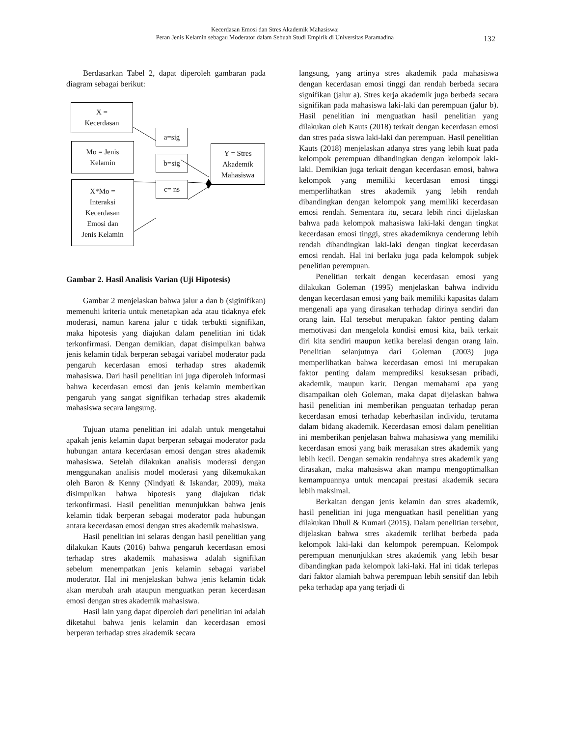Kecerdasan Emosi dan Stres Akademik Mahasiswa:
Peran Jenis Kelamin sebagau Moderator dalam Sebuah Studi Empirik di Universitas Paramadina
132
Berdasarkan Tabel 2, dapat diperoleh gambaran pada diagram sebagai berikut:
X =
Kecerdasan
a=sig
Mo = Jenis
Kelamin
b=sig
Y = Stres
Akademik
Mahasiswa
c= ns
X*Mo =
Interaksi
Kecerdasan
Emosi dan
Jenis Kelamin
Gambar 2. Hasil Analisis Varian (Uji Hipotesis)
Gambar 2 menjelaskan bahwa jalur a dan b (siginifikan) memenuhi kriteria untuk menetapkan ada atau tidaknya efek moderasi, namun karena jalur c tidak terbukti signifikan, maka hipotesis yang diajukan dalam penelitian ini tidak terkonfirmasi. Dengan demikian, dapat disimpulkan bahwa jenis kelamin tidak berperan sebagai variabel moderator pada pengaruh kecerdasan emosi terhadap stres akademik mahasiswa. Dari hasil penelitian ini juga diperoleh informasi bahwa kecerdasan emosi dan jenis kelamin memberikan pengaruh yang sangat signifikan terhadap stres akademik mahasiswa secara langsung.
Tujuan utama penelitian ini adalah untuk mengetahui apakah jenis kelamin dapat berperan sebagai moderator pada hubungan antara kecerdasan emosi dengan stres akademik mahasiswa. Setelah dilakukan analisis moderasi dengan menggunakan analisis model moderasi yang dikemukakan oleh Baron & Kenny (Nindyati & Iskandar, 2009), maka disimpulkan bahwa hipotesis yang diajukan tidak terkonfirmasi. Hasil penelitian menunjukkan bahwa jenis kelamin tidak berperan sebagai moderator pada hubungan antara kecerdasan emosi dengan stres akademik mahasiswa.
Hasil penelitian ini selaras dengan hasil penelitian yang dilakukan Kauts (2016) bahwa pengaruh kecerdasan emosi terhadap stres akademik mahasiswa adalah signifikan sebelum menempatkan jenis kelamin sebagai variabel moderator. Hal ini menjelaskan bahwa jenis kelamin tidak akan merubah arah ataupun menguatkan peran kecerdasan emosi dengan stres akademik mahasiswa.
Hasil lain yang dapat diperoleh dari penelitian ini adalah diketahui bahwa jenis kelamin dan kecerdasan emosi berperan terhadap stres akademik secara
langsung, yang artinya stres akademik pada mahasiswa dengan kecerdasan emosi tinggi dan rendah berbeda secara signifikan (jalur a). Stres kerja akademik juga berbeda secara signifikan pada mahasiswa laki-laki dan perempuan (jalur b). Hasil penelitian ini menguatkan hasil penelitian yang dilakukan oleh Kauts (2018) terkait dengan kecerdasan emosi dan stres pada siswa laki-laki dan perempuan. Hasil penelitian Kauts (2018) menjelaskan adanya stres yang lebih kuat pada kelompok perempuan dibandingkan dengan kelompok laki-laki. Demikian juga terkait dengan kecerdasan emosi, bahwa kelompok yang memiliki kecerdasan emosi tinggi memperlihatkan stres akademik yang lebih rendah dibandingkan dengan kelompok yang memiliki kecerdasan emosi rendah. Sementara itu, secara lebih rinci dijelaskan bahwa pada kelompok mahasiswa laki-laki dengan tingkat kecerdasan emosi tinggi, stres akademiknya cenderung lebih rendah dibandingkan laki-laki dengan tingkat kecerdasan emosi rendah. Hal ini berlaku juga pada kelompok subjek penelitian perempuan.
Penelitian terkait dengan kecerdasan emosi yang dilakukan Goleman (1995) menjelaskan bahwa individu dengan kecerdasan emosi yang baik memiliki kapasitas dalam mengenali apa yang dirasakan terhadap dirinya sendiri dan orang lain. Hal tersebut merupakan faktor penting dalam memotivasi dan mengelola kondisi emosi kita, baik terkait diri kita sendiri maupun ketika berelasi dengan orang lain. Penelitian selanjutnya dari Goleman (2003) juga memperlihatkan bahwa kecerdasan emosi ini merupakan faktor penting dalam memprediksi kesuksesan pribadi, akademik, maupun karir. Dengan memahami apa yang disampaikan oleh Goleman, maka dapat dijelaskan bahwa hasil penelitian ini memberikan penguatan terhadap peran kecerdasan emosi terhadap keberhasilan individu, terutama dalam bidang akademik. Kecerdasan emosi dalam penelitian ini memberikan penjelasan bahwa mahasiswa yang memiliki kecerdasan emosi yang baik merasakan stres akademik yang lebih kecil. Dengan semakin rendahnya stres akademik yang dirasakan, maka mahasiswa akan mampu mengoptimalkan kemampuannya untuk mencapai prestasi akademik secara lebih maksimal.
Berkaitan dengan jenis kelamin dan stres akademik, hasil penelitian ini juga menguatkan hasil penelitian yang dilakukan Dhull & Kumari (2015). Dalam penelitian tersebut, dijelaskan bahwa stres akademik terlihat berbeda pada kelompok laki-laki dan kelompok perempuan. Kelompok perempuan menunjukkan stres akademik yang lebih besar dibandingkan pada kelompok laki-laki. Hal ini tidak terlepas dari faktor alamiah bahwa perempuan lebih sensitif dan lebih peka terhadap apa yang terjadi di